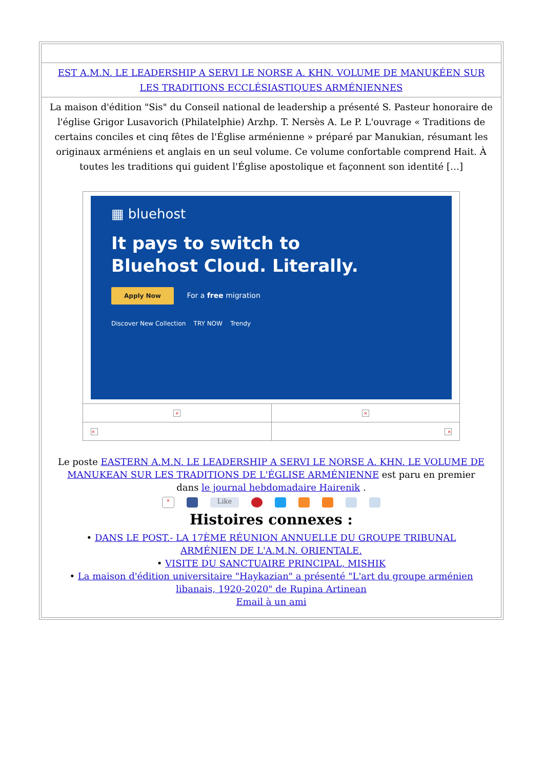EST A.M.N. LE LEADERSHIP A SERVI LE NORSE A. KHN. VOLUME DE MANUKÉEN SUR LES TRADITIONS ECCLÉSIASTIQUES ARMÉNIENNES
La maison d'édition "Sis" du Conseil national de leadership a présenté S. Pasteur honoraire de l'église Grigor Lusavorich (Philatelphie) Arzhp. T. Nersès A. Le P. L'ouvrage « Traditions de certains conciles et cinq fêtes de l'Église arménienne » préparé par Manukian, résumant les originaux arméniens et anglais en un seul volume. Ce volume confortable comprend Hait. À toutes les traditions qui guident l'Église apostolique et façonnent son identité […]
▦ bluehost
It pays to switch to
Bluehost Cloud. Literally.
Apply Now For a free migration
Discover New Collection TRY NOW Trendy
| × | × |
| × | × |
Le poste EASTERN A.M.N. LE LEADERSHIP A SERVI LE NORSE A. KHN. LE VOLUME DE MANUKEAN SUR LES TRADITIONS DE L'ÉGLISE ARMÉNIENNE est paru en premier dans le journal hebdomadaire Hairenik .
× Like
Histoires connexes :
• DANS LE POST.- LA 17ÈME RÉUNION ANNUELLE DU GROUPE TRIBUNAL ARMÉNIEN DE L'A.M.N. ORIENTALE.
• VISITE DU SANCTUAIRE PRINCIPAL, MISHIK
• La maison d'édition universitaire "Haykazian" a présenté "L'art du groupe arménien libanais, 1920-2020" de Rupina Artinean
Email à un ami